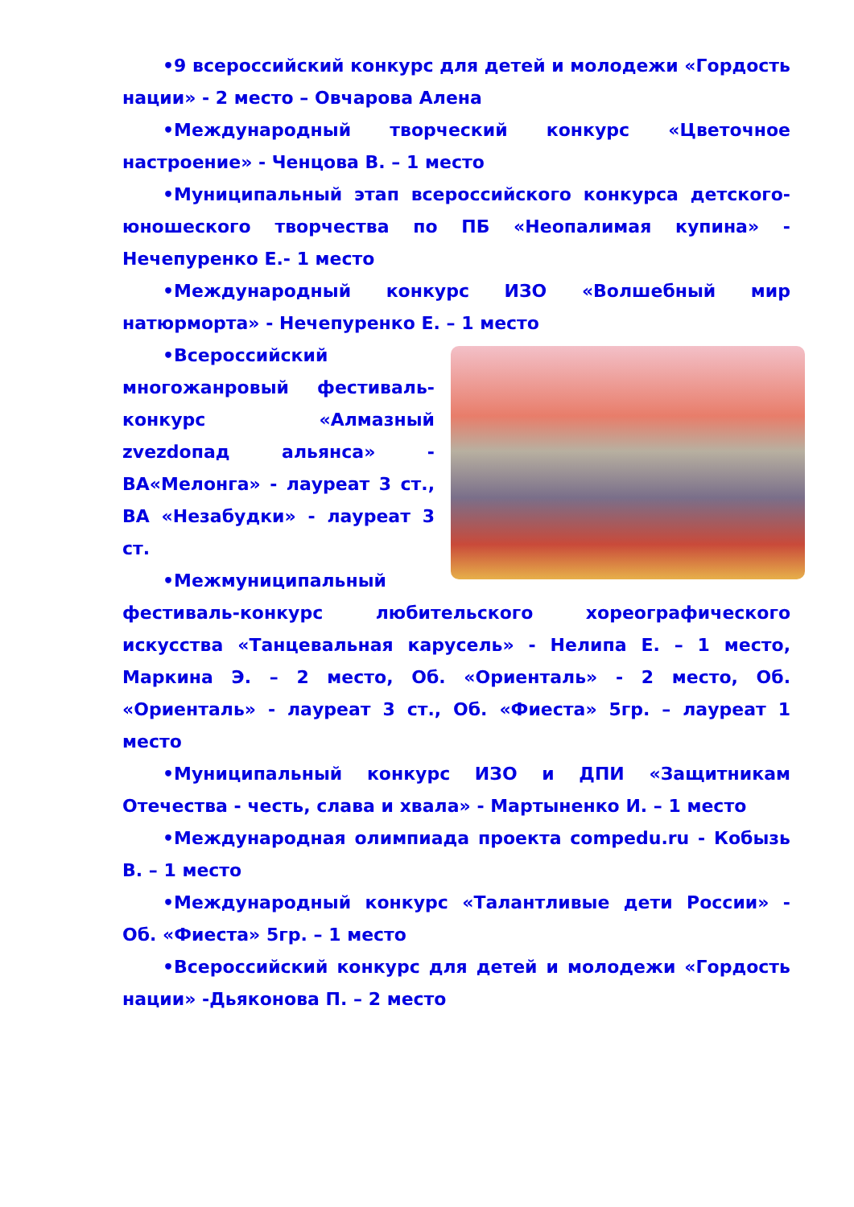•9 всероссийский конкурс для детей и молодежи «Гордость нации» - 2 место – Овчарова Алена
•Международный творческий конкурс «Цветочное настроение» - Ченцова В. – 1 место
•Муниципальный этап всероссийского конкурса детского-юношеского творчества по ПБ «Неопалимая купина» - Нечепуренко Е.- 1 место
•Международный конкурс ИЗО «Волшебный мир натюрморта» - Нечепуренко Е. – 1 место
•Всероссийский многожанровый фестиваль-конкурс «Алмазный zvezdопад альянса» - ВА«Мелонга» - лауреат 3 ст., ВА «Незабудки» - лауреат 3 ст.
•Межмуниципальный фестиваль-конкурс любительского хореографического искусства «Танцевальная карусель» - Нелипа Е. – 1 место, Маркина Э. – 2 место, Об. «Ориенталь» - 2 место, Об. «Ориенталь» - лауреат 3 ст., Об. «Фиеста» 5гр. – лауреат 1 место
•Муниципальный конкурс ИЗО и ДПИ «Защитникам Отечества - честь, слава и хвала» - Мартыненко И. – 1 место
•Международная олимпиада проекта compedu.ru - Кобызь В. – 1 место
•Международный конкурс «Талантливые дети России» - Об. «Фиеста» 5гр. – 1 место
•Всероссийский конкурс для детей и молодежи «Гордость нации» -Дьяконова П. – 2 место